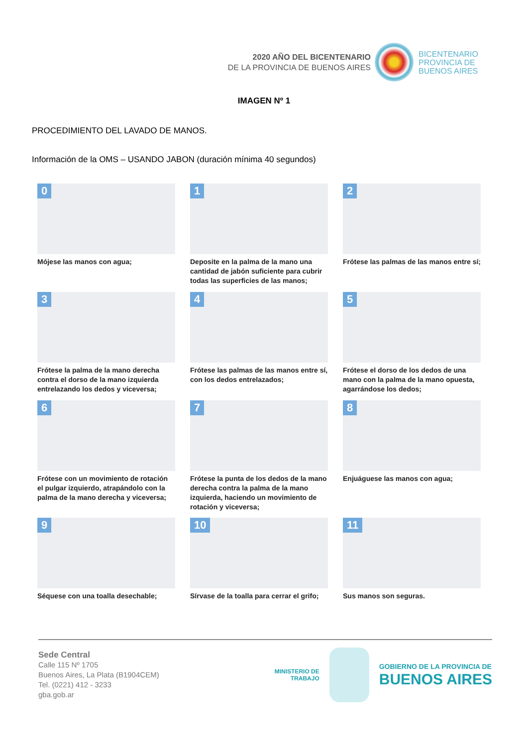2020 AÑO DEL BICENTENARIO
DE LA PROVINCIA DE BUENOS AIRES
BICENTENARIO
PROVINCIA DE
BUENOS AIRES
IMAGEN Nº 1
PROCEDIMIENTO DEL LAVADO DE MANOS.
Información de la OMS – USANDO JABON (duración mínima 40 segundos)
0
Mójese las manos con agua;
1
Deposite en la palma de la mano una cantidad de jabón suficiente para cubrir todas las superficies de las manos;
2
Frótese las palmas de las manos entre sí;
3
Frótese la palma de la mano derecha contra el dorso de la mano izquierda entrelazando los dedos y viceversa;
4
Frótese las palmas de las manos entre sí, con los dedos entrelazados;
5
Frótese el dorso de los dedos de una mano con la palma de la mano opuesta, agarrándose los dedos;
6
Frótese con un movimiento de rotación el pulgar izquierdo, atrapándolo con la palma de la mano derecha y viceversa;
7
Frótese la punta de los dedos de la mano derecha contra la palma de la mano izquierda, haciendo un movimiento de rotación y viceversa;
8
Enjuáguese las manos con agua;
9
Séquese con una toalla desechable;
10
Sírvase de la toalla para cerrar el grifo;
11
Sus manos son seguras.
Sede Central
Calle 115 Nº 1705
Buenos Aires, La Plata (B1904CEM)
Tel. (0221) 412 - 3233
gba.gob.ar
MINISTERIO DE
TRABAJO
GOBIERNO DE LA PROVINCIA DE
BUENOS AIRES